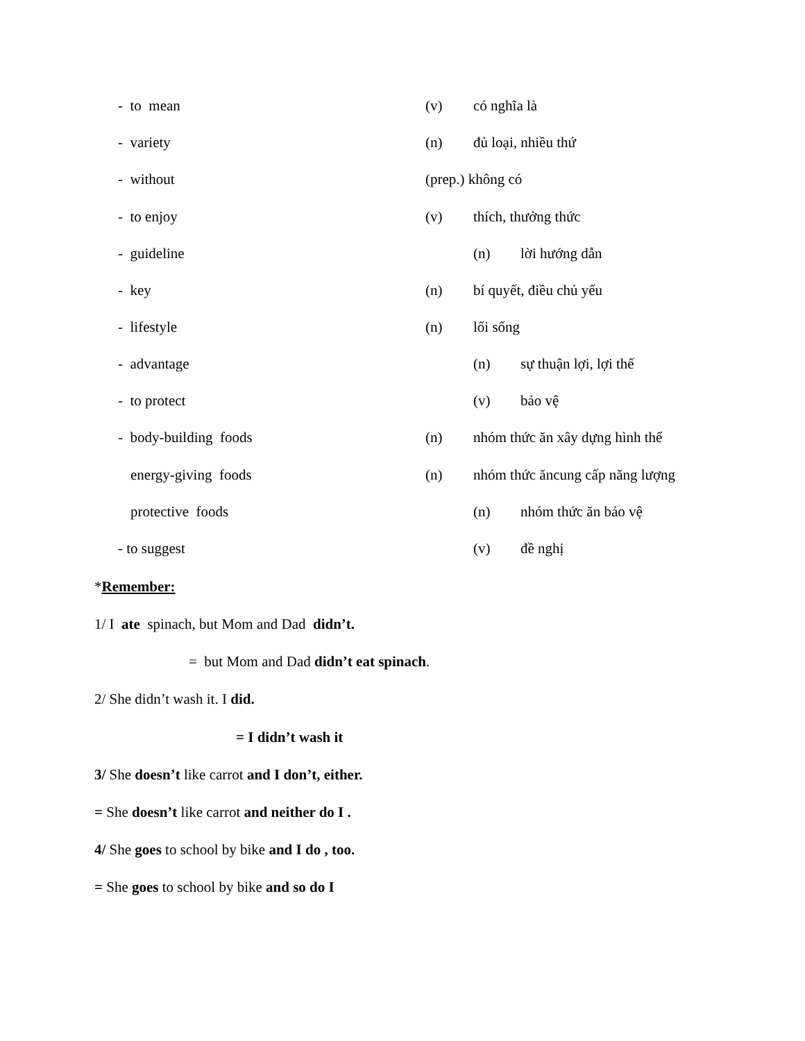- to mean (v) có nghĩa là
- variety (n) đủ loại, nhiều thứ
- without (prep.) không có
- to enjoy (v) thích, thưởng thức
- guideline (n) lời hướng dẫn
- key (n) bí quyết, điều chủ yếu
- lifestyle (n) lối sống
- advantage (n) sự thuận lợi, lợi thế
- to protect (v) bảo vệ
- body-building foods (n) nhóm thức ăn xây dựng hình thể
energy-giving foods (n) nhóm thức ăncung cấp năng lượng
protective foods (n) nhóm thức ăn bảo vệ
- to suggest (v) đề nghị
*Remember:
1/ I ate spinach, but Mom and Dad didn’t.
= but Mom and Dad didn’t eat spinach.
2/ She didn’t wash it. I did.
= I didn’t wash it
3/ She doesn’t like carrot and I don’t, either.
= She doesn’t like carrot and neither do I .
4/ She goes to school by bike and I do , too.
= She goes to school by bike and so do I